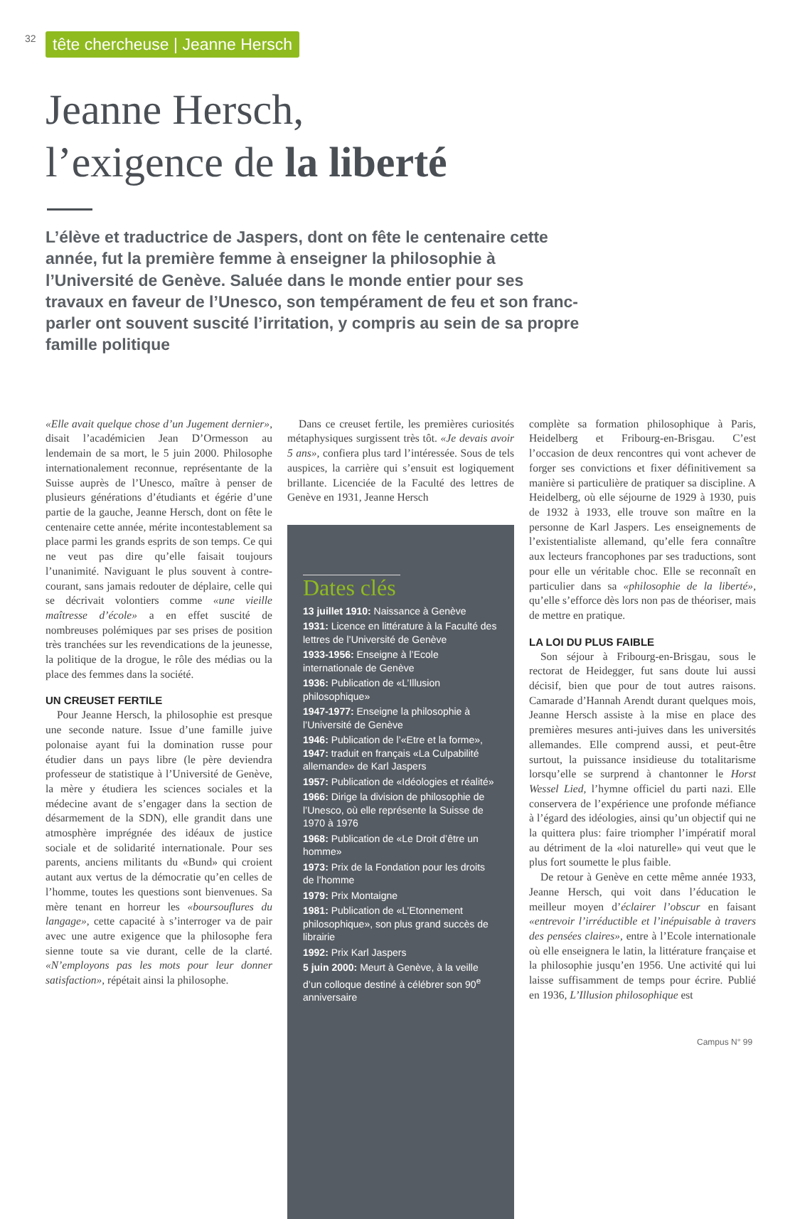32 tête chercheuse | Jeanne Hersch
Jeanne Hersch,
l’exigence de la liberté
L’élève et traductrice de Jaspers, dont on fête le centenaire cette année, fut la première femme à enseigner la philosophie à l’Université de Genève. Saluée dans le monde entier pour ses travaux en faveur de l’Unesco, son tempérament de feu et son franc-parler ont souvent suscité l’irritation, y compris au sein de sa propre famille politique
«Elle avait quelque chose d’un Jugement dernier», disait l’académicien Jean D’Ormesson au lendemain de sa mort, le 5 juin 2000. Philosophe internationalement reconnue, représentante de la Suisse auprès de l’Unesco, maître à penser de plusieurs générations d’étudiants et égérie d’une partie de la gauche, Jeanne Hersch, dont on fête le centenaire cette année, mérite incontestablement sa place parmi les grands esprits de son temps. Ce qui ne veut pas dire qu’elle faisait toujours l’unanimité. Naviguant le plus souvent à contre-courant, sans jamais redouter de déplaire, celle qui se décrivait volontiers comme «une vieille maîtresse d’école» a en effet suscité de nombreuses polémiques par ses prises de position très tranchées sur les revendications de la jeunesse, la politique de la drogue, le rôle des médias ou la place des femmes dans la société.
UN CREUSET FERTILE
Pour Jeanne Hersch, la philosophie est presque une seconde nature. Issue d’une famille juive polonaise ayant fui la domination russe pour étudier dans un pays libre (le père deviendra professeur de statistique à l’Université de Genève, la mère y étudiera les sciences sociales et la médecine avant de s’engager dans la section de désarmement de la SDN), elle grandit dans une atmosphère imprégnée des idéaux de justice sociale et de solidarité internationale. Pour ses parents, anciens militants du «Bund» qui croient autant aux vertus de la démocratie qu’en celles de l’homme, toutes les questions sont bienvenues. Sa mère tenant en horreur les «boursouflures du langage», cette capacité à s’interroger va de pair avec une autre exigence que la philosophe fera sienne toute sa vie durant, celle de la clarté. «N’employons pas les mots pour leur donner satisfaction», répétait ainsi la philosophe.
Dans ce creuset fertile, les premières curiosités métaphysiques surgissent très tôt. «Je devais avoir 5 ans», confiera plus tard l’intéressée. Sous de tels auspices, la carrière qui s’ensuit est logiquement brillante. Licenciée de la Faculté des lettres de Genève en 1931, Jeanne Hersch
Dates clés
13 juillet 1910: Naissance à Genève
1931: Licence en littérature à la Faculté des lettres de l’Université de Genève
1933-1956: Enseigne à l’Ecole internationale de Genève
1936: Publication de «L’Illusion philosophique»
1947-1977: Enseigne la philosophie à l’Université de Genève
1946: Publication de l’«Etre et la forme»,
1947: traduit en français «La Culpabilité allemande» de Karl Jaspers
1957: Publication de «Idéologies et réalité»
1966: Dirige la division de philosophie de l’Unesco, où elle représente la Suisse de 1970 à 1976
1968: Publication de «Le Droit d’être un homme»
1973: Prix de la Fondation pour les droits de l’homme
1979: Prix Montaigne
1981: Publication de «L’Etonnement philosophique», son plus grand succès de librairie
1992: Prix Karl Jaspers
5 juin 2000: Meurt à Genève, à la veille d’un colloque destiné à célébrer son 90<sup>e</sup> anniversaire
complète sa formation philosophique à Paris, Heidelberg et Fribourg-en-Brisgau. C’est l’occasion de deux rencontres qui vont achever de forger ses convictions et fixer définitivement sa manière si particulière de pratiquer sa discipline. A Heidelberg, où elle séjourne de 1929 à 1930, puis de 1932 à 1933, elle trouve son maître en la personne de Karl Jaspers. Les enseignements de l’existentialiste allemand, qu’elle fera connaître aux lecteurs francophones par ses traductions, sont pour elle un véritable choc. Elle se reconnaît en particulier dans sa «philosophie de la liberté», qu’elle s’efforce dès lors non pas de théoriser, mais de mettre en pratique.
LA LOI DU PLUS FAIBLE
Son séjour à Fribourg-en-Brisgau, sous le rectorat de Heidegger, fut sans doute lui aussi décisif, bien que pour de tout autres raisons. Camarade d’Hannah Arendt durant quelques mois, Jeanne Hersch assiste à la mise en place des premières mesures anti-juives dans les universités allemandes. Elle comprend aussi, et peut-être surtout, la puissance insidieuse du totalitarisme lorsqu’elle se surprend à chantonner le Horst Wessel Lied, l’hymne officiel du parti nazi. Elle conservera de l’expérience une profonde méfiance à l’égard des idéologies, ainsi qu’un objectif qui ne la quittera plus: faire triompher l’impératif moral au détriment de la «loi naturelle» qui veut que le plus fort soumette le plus faible.
De retour à Genève en cette même année 1933, Jeanne Hersch, qui voit dans l’éducation le meilleur moyen d’éclairer l’obscur en faisant «entrevoir l’irréductible et l’inépuisable à travers des pensées claires», entre à l’Ecole internationale où elle enseignera le latin, la littérature française et la philosophie jusqu’en 1956. Une activité qui lui laisse suffisamment de temps pour écrire. Publié en 1936, L’Illusion philosophique est
Campus N° 99